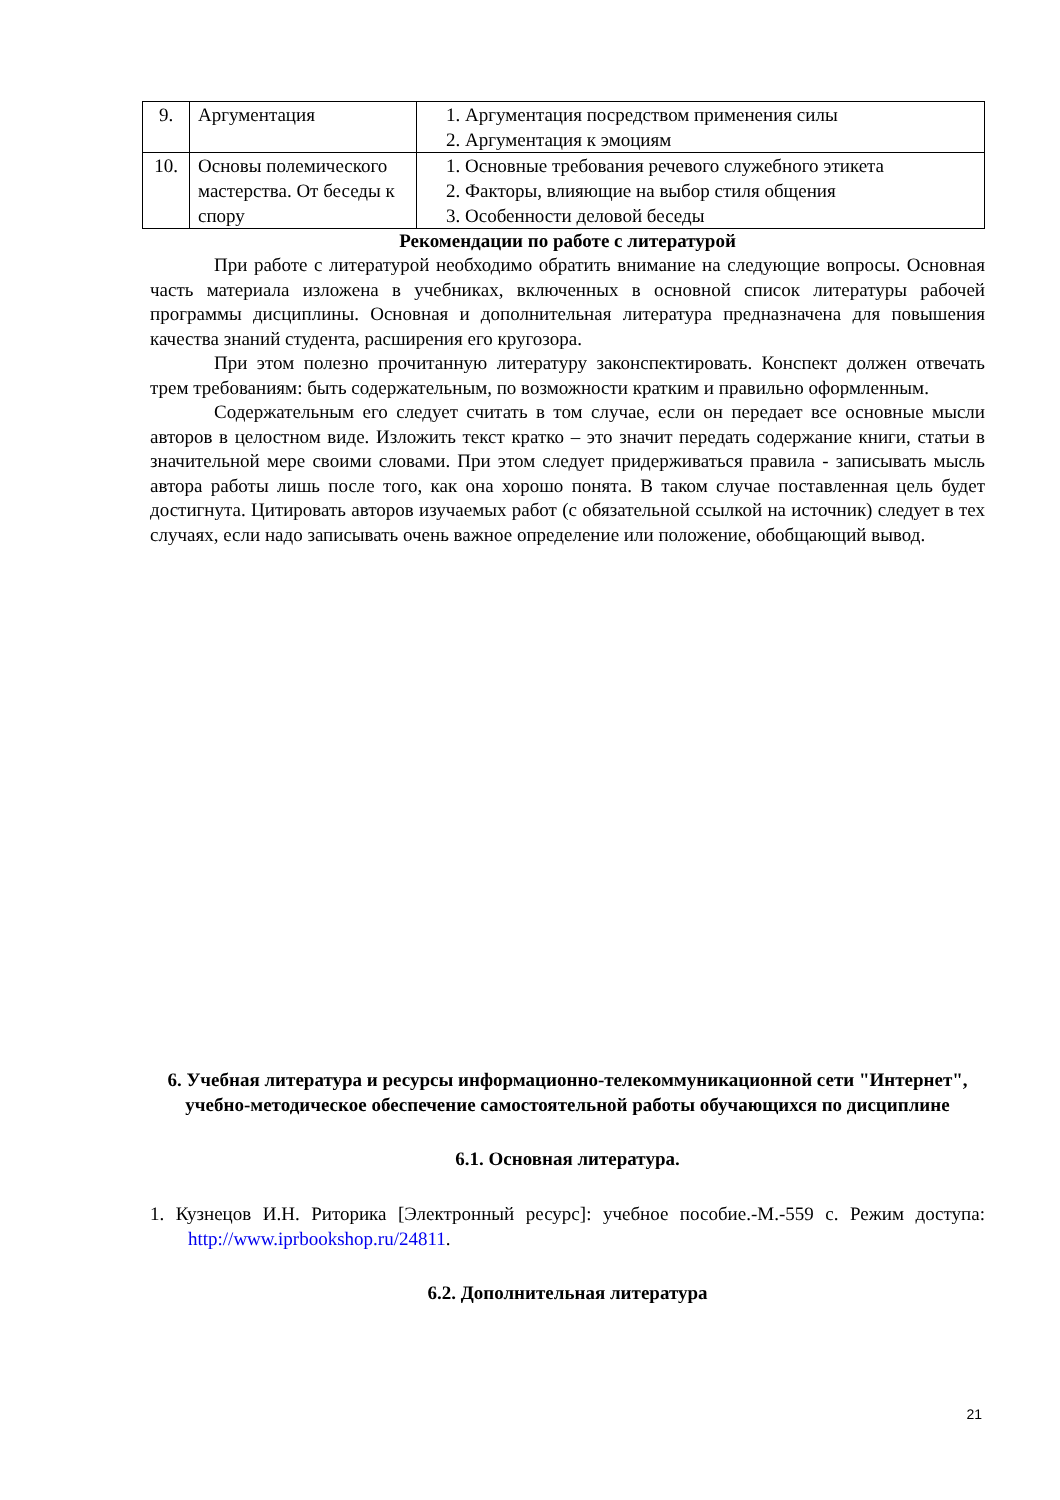| 9. | Аргументация | 1. Аргументация посредством применения силы 2. Аргументация к эмоциям |
| 10. | Основы полемического мастерства. От беседы к спору | 1. Основные требования речевого служебного этикета 2. Факторы, влияющие на выбор стиля общения 3. Особенности деловой беседы |
Рекомендации по работе с литературой
При работе с литературой необходимо обратить внимание на следующие вопросы. Основная часть материала изложена в учебниках, включенных в основной список литературы рабочей программы дисциплины. Основная и дополнительная литература предназначена для повышения качества знаний студента, расширения его кругозора.
При этом полезно прочитанную литературу законспектировать. Конспект должен отвечать трем требованиям: быть содержательным, по возможности кратким и правильно оформленным.
Содержательным его следует считать в том случае, если он передает все основные мысли авторов в целостном виде. Изложить текст кратко – это значит передать содержание книги, статьи в значительной мере своими словами. При этом следует придерживаться правила - записывать мысль автора работы лишь после того, как она хорошо понята. В таком случае поставленная цель будет достигнута. Цитировать авторов изучаемых работ (с обязательной ссылкой на источник) следует в тех случаях, если надо записывать очень важное определение или положение, обобщающий вывод.
6. Учебная литература и ресурсы информационно-телекоммуникационной сети "Интернет", учебно-методическое обеспечение самостоятельной работы обучающихся по дисциплине
6.1. Основная литература.
1. Кузнецов И.Н. Риторика [Электронный ресурс]: учебное пособие.-М.-559 с. Режим доступа: http://www.iprbookshop.ru/24811.
6.2. Дополнительная литература
21